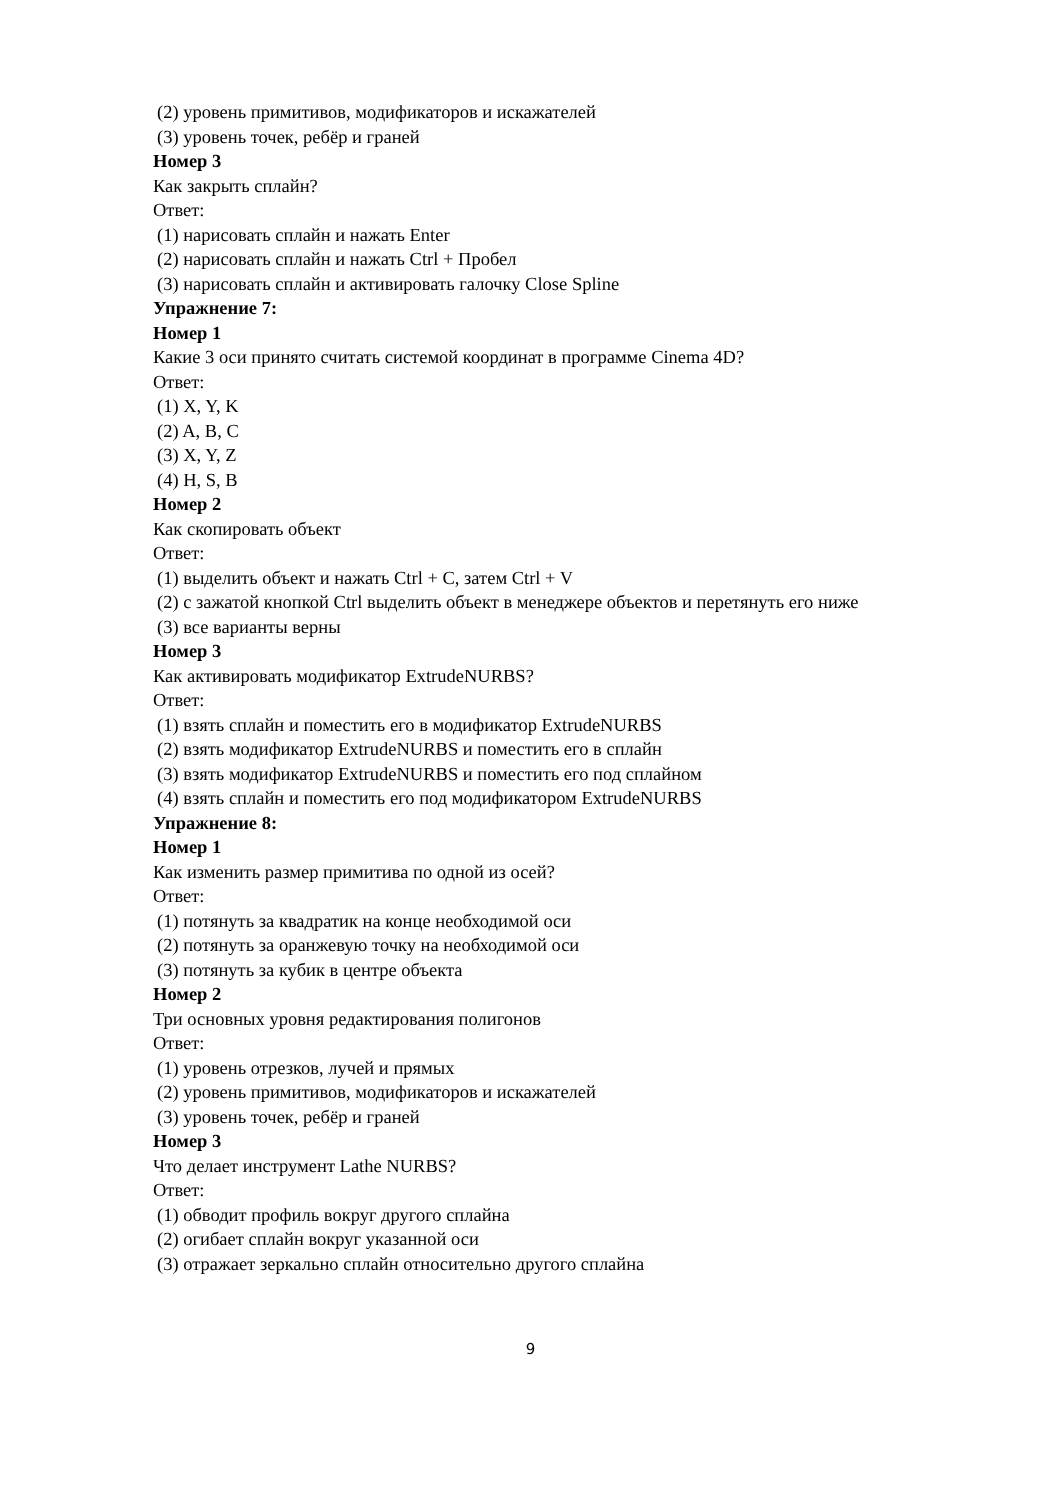(2) уровень примитивов, модификаторов и искажателей
(3) уровень точек, ребёр и граней
Номер 3
Как закрыть сплайн?
Ответ:
(1) нарисовать сплайн и нажать Enter
(2) нарисовать сплайн и нажать Ctrl + Пробел
(3) нарисовать сплайн и активировать галочку Close Spline
Упражнение 7:
Номер 1
Какие 3 оси принято считать системой координат в программе Cinema 4D?
Ответ:
(1) X, Y, K
(2) A, B, C
(3) X, Y, Z
(4) H, S, B
Номер 2
Как скопировать объект
Ответ:
(1) выделить объект и нажать Ctrl + C, затем Ctrl + V
(2) с зажатой кнопкой Ctrl выделить объект в менеджере объектов и перетянуть его ниже
(3) все варианты верны
Номер 3
Как активировать модификатор ExtrudeNURBS?
Ответ:
(1) взять сплайн и поместить его в модификатор ExtrudeNURBS
(2) взять модификатор ExtrudeNURBS и поместить его в сплайн
(3) взять модификатор ExtrudeNURBS и поместить его под сплайном
(4) взять сплайн и поместить его под модификатором ExtrudeNURBS
Упражнение 8:
Номер 1
Как изменить размер примитива по одной из осей?
Ответ:
(1) потянуть за квадратик на конце необходимой оси
(2) потянуть за оранжевую точку на необходимой оси
(3) потянуть за кубик в центре объекта
Номер 2
Три основных уровня редактирования полигонов
Ответ:
(1) уровень отрезков, лучей и прямых
(2) уровень примитивов, модификаторов и искажателей
(3) уровень точек, ребёр и граней
Номер 3
Что делает инструмент Lathe NURBS?
Ответ:
(1) обводит профиль вокруг другого сплайна
(2) огибает сплайн вокруг указанной оси
(3) отражает зеркально сплайн относительно другого сплайна
9